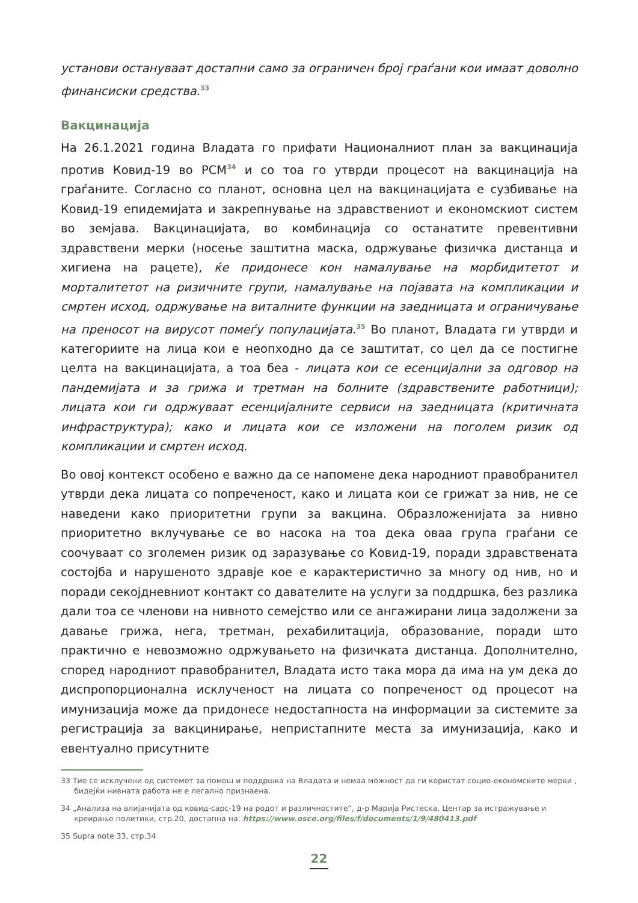установи остануваат достапни само за ограничен број граѓани кои имаат доволно финансиски средства.<sup>33</sup>
Вакцинација
На 26.1.2021 година Владата го прифати Националниот план за вакцинација против Ковид-19 во РСМ<sup>34</sup> и со тоа го утврди процесот на вакцинација на граѓаните. Согласно со планот, основна цел на вакцинацијата е сузбивање на Ковид-19 епидемијата и закрепнување на здравствениот и економскиот систем во земјава. Вакцинацијата, во комбинација со останатите превентивни здравствени мерки (носење заштитна маска, одржување физичка дистанца и хигиена на рацете), ќе придонесе кон намалување на морбидитетот и морталитетот на ризичните групи, намалување на појавата на компликации и смртен исход, одржување на виталните функции на заедницата и ограничување на преносот на вирусот помеѓу популацијата.<sup>35</sup> Во планот, Владата ги утврди и категориите на лица кои е неопходно да се заштитат, со цел да се постигне целта на вакцинацијата, а тоа беа - лицата кои се есенцијални за одговор на пандемијата и за грижа и третман на болните (здравствените работници); лицата кои ги одржуваат есенцијалните сервиси на заедницата (критичната инфраструктура); како и лицата кои се изложени на поголем ризик од компликации и смртен исход.
Во овој контекст особено е важно да се напомене дека народниот правобранител утврди дека лицата со попреченост, како и лицата кои се грижат за нив, не се наведени како приоритетни групи за вакцина. Образложенијата за нивно приоритетно вклучување се во насока на тоа дека оваа група граѓани се соочуваат со зголемен ризик од заразување со Ковид-19, поради здравствената состојба и нарушеното здравје кое е карактеристично за многу од нив, но и поради секојдневниот контакт со давателите на услуги за поддршка, без разлика дали тоа се членови на нивното семејство или се ангажирани лица задолжени за давање грижа, нега, третман, рехабилитација, образование, поради што практично е невозможно одржувањето на физичката дистанца. Дополнително, според народниот правобранител, Владата исто така мора да има на ум дека до диспропорционална исклученост на лицата со попреченост од процесот на имунизација може да придонесе недостапноста на информации за системите за регистрација за вакцинирање, непристапните места за имунизација, како и евентуално присутните
33 Тие се исклучени од системот за помош и поддршка на Владата и немаа можност да ги користат социо-економските мерки , бидејќи нивната работа не е легално признаена.
34 „Анализа на влијанијата од ковид-сарс-19 на родот и различностите“, д-р Марија Ристеска, Центар за истражување и креирање политики, стр.20, достапна на: https://www.osce.org/files/f/documents/1/9/480413.pdf
35 Supra note 33, стр.34
22